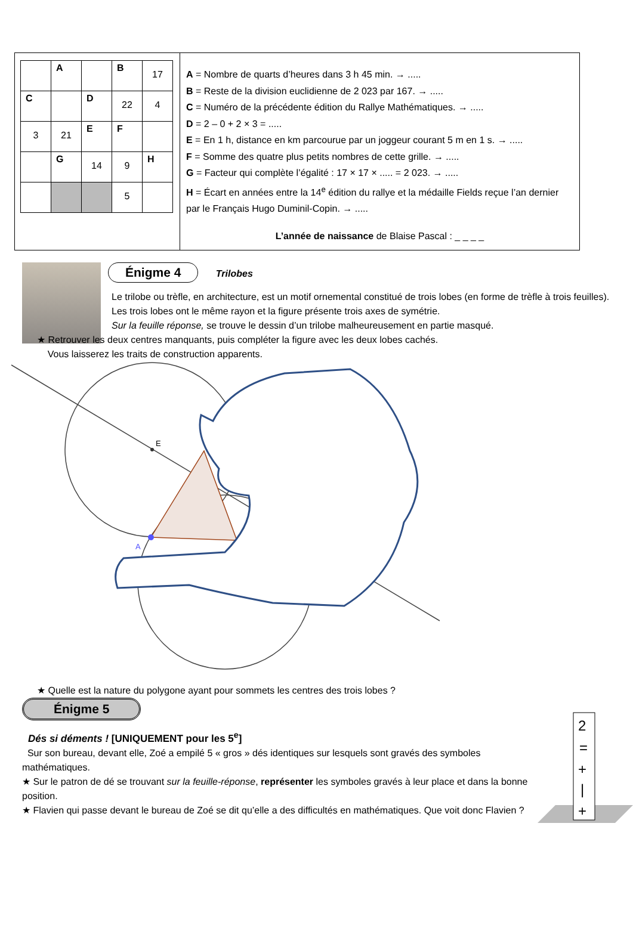| | A | | B | 17 |
| C | | D | 22 | 4 |
| 3 | 21 | E | F | |
| | G | 14 | 9 | H |
| | | | 5 | |
A = Nombre de quarts d’heures dans 3 h 45 min. → .....
B = Reste de la division euclidienne de 2 023 par 167. → .....
C = Numéro de la précédente édition du Rallye Mathématiques. → .....
D = 2 – 0 + 2 × 3 = .....
E = En 1 h, distance en km parcourue par un joggeur courant 5 m en 1 s. → .....
F = Somme des quatre plus petits nombres de cette grille. → .....
G = Facteur qui complète l’égalité : 17 × 17 × ..... = 2 023. → .....
H = Écart en années entre la 14<sup>e</sup> édition du rallye et la médaille Fields reçue l’an dernier par le Français Hugo Duminil-Copin. → .....
L’année de naissance de Blaise Pascal : _ _ _ _
Énigme 4 Trilobes
Le trilobe ou trèfle, en architecture, est un motif ornemental constitué de trois lobes (en forme de trèfle à trois feuilles).
Les trois lobes ont le même rayon et la figure présente trois axes de symétrie.
Sur la feuille réponse, se trouve le dessin d’un trilobe malheureusement en partie masqué.
★ Retrouver les deux centres manquants, puis compléter la figure avec les deux lobes cachés.
Vous laisserez les traits de construction apparents.
E
A
★ Quelle est la nature du polygone ayant pour sommets les centres des trois lobes ?
Énigme 5
Dés si déments ! [UNIQUEMENT pour les 5<sup>e</sup>]
Sur son bureau, devant elle, Zoé a empilé 5 « gros » dés identiques sur lesquels sont gravés des symboles mathématiques.
★ Sur le patron de dé se trouvant sur la feuille-réponse, représenter les symboles gravés à leur place et dans la bonne position.
★ Flavien qui passe devant le bureau de Zoé se dit qu’elle a des difficultés en mathématiques. Que voit donc Flavien ?
2
=
+
|
+